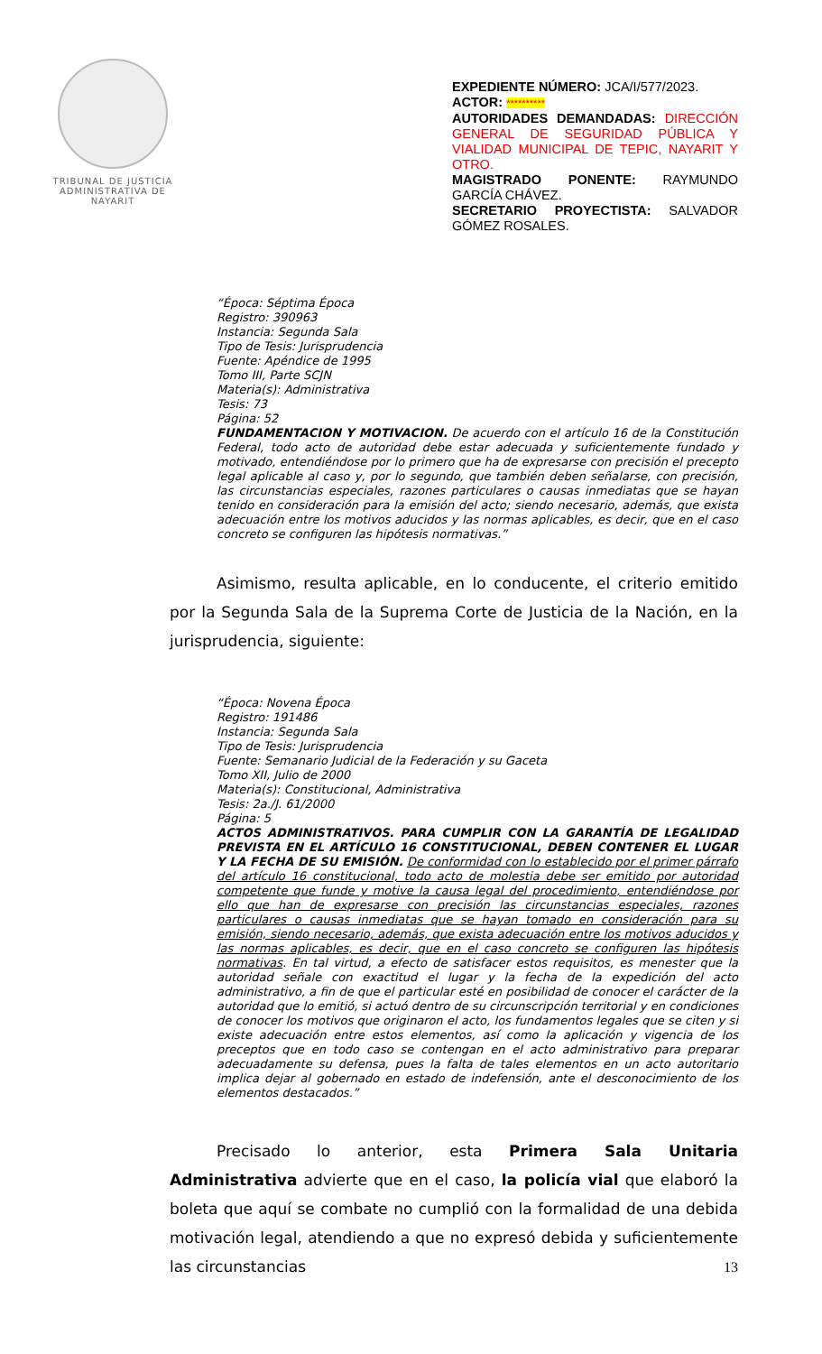TRIBUNAL DE JUSTICIA
ADMINISTRATIVA DE NAYARIT
EXPEDIENTE NÚMERO: JCA/I/577/2023.
ACTOR: **********
AUTORIDADES DEMANDADAS: DIRECCIÓN GENERAL DE SEGURIDAD PÚBLICA Y VIALIDAD MUNICIPAL DE TEPIC, NAYARIT Y OTRO.
MAGISTRADO PONENTE: RAYMUNDO GARCÍA CHÁVEZ.
SECRETARIO PROYECTISTA: SALVADOR GÓMEZ ROSALES.
“Época: Séptima Época
Registro: 390963
Instancia: Segunda Sala
Tipo de Tesis: Jurisprudencia
Fuente: Apéndice de 1995
Tomo III, Parte SCJN
Materia(s): Administrativa
Tesis: 73
Página: 52
FUNDAMENTACION Y MOTIVACION. De acuerdo con el artículo 16 de la Constitución Federal, todo acto de autoridad debe estar adecuada y suficientemente fundado y motivado, entendiéndose por lo primero que ha de expresarse con precisión el precepto legal aplicable al caso y, por lo segundo, que también deben señalarse, con precisión, las circunstancias especiales, razones particulares o causas inmediatas que se hayan tenido en consideración para la emisión del acto; siendo necesario, además, que exista adecuación entre los motivos aducidos y las normas aplicables, es decir, que en el caso concreto se configuren las hipótesis normativas.”
Asimismo, resulta aplicable, en lo conducente, el criterio emitido por la Segunda Sala de la Suprema Corte de Justicia de la Nación, en la jurisprudencia, siguiente:
“Época: Novena Época
Registro: 191486
Instancia: Segunda Sala
Tipo de Tesis: Jurisprudencia
Fuente: Semanario Judicial de la Federación y su Gaceta
Tomo XII, Julio de 2000
Materia(s): Constitucional, Administrativa
Tesis: 2a./J. 61/2000
Página: 5
ACTOS ADMINISTRATIVOS. PARA CUMPLIR CON LA GARANTÍA DE LEGALIDAD PREVISTA EN EL ARTÍCULO 16 CONSTITUCIONAL, DEBEN CONTENER EL LUGAR Y LA FECHA DE SU EMISIÓN. De conformidad con lo establecido por el primer párrafo del artículo 16 constitucional, todo acto de molestia debe ser emitido por autoridad competente que funde y motive la causa legal del procedimiento, entendiéndose por ello que han de expresarse con precisión las circunstancias especiales, razones particulares o causas inmediatas que se hayan tomado en consideración para su emisión, siendo necesario, además, que exista adecuación entre los motivos aducidos y las normas aplicables, es decir, que en el caso concreto se configuren las hipótesis normativas. En tal virtud, a efecto de satisfacer estos requisitos, es menester que la autoridad señale con exactitud el lugar y la fecha de la expedición del acto administrativo, a fin de que el particular esté en posibilidad de conocer el carácter de la autoridad que lo emitió, si actuó dentro de su circunscripción territorial y en condiciones de conocer los motivos que originaron el acto, los fundamentos legales que se citen y si existe adecuación entre estos elementos, así como la aplicación y vigencia de los preceptos que en todo caso se contengan en el acto administrativo para preparar adecuadamente su defensa, pues la falta de tales elementos en un acto autoritario implica dejar al gobernado en estado de indefensión, ante el desconocimiento de los elementos destacados.”
Precisado lo anterior, esta Primera Sala Unitaria Administrativa advierte que en el caso, la policía vial que elaboró la boleta que aquí se combate no cumplió con la formalidad de una debida motivación legal, atendiendo a que no expresó debida y suficientemente las circunstancias
13